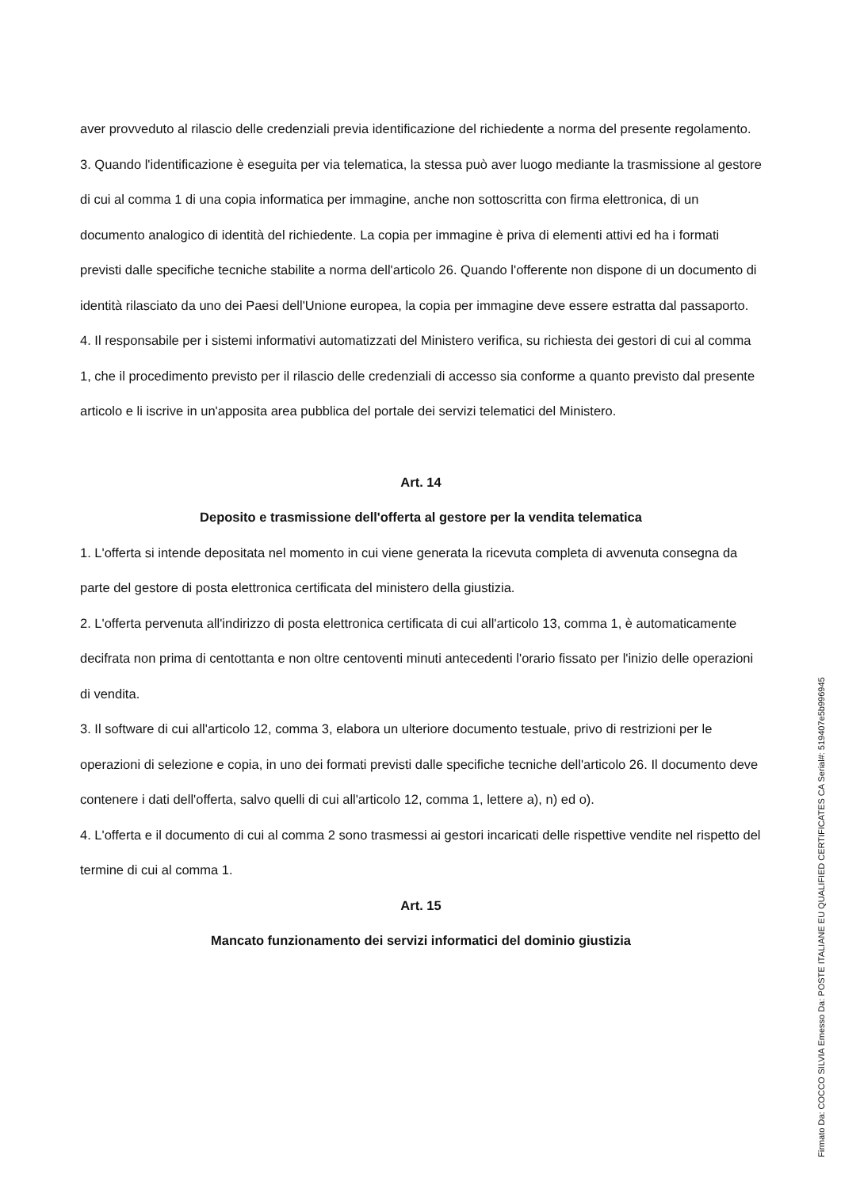aver provveduto al rilascio delle credenziali previa identificazione del richiedente a norma del presente regolamento.
3. Quando l'identificazione è eseguita per via telematica, la stessa può aver luogo mediante la trasmissione al gestore di cui al comma 1 di una copia informatica per immagine, anche non sottoscritta con firma elettronica, di un documento analogico di identità del richiedente. La copia per immagine è priva di elementi attivi ed ha i formati previsti dalle specifiche tecniche stabilite a norma dell'articolo 26. Quando l'offerente non dispone di un documento di identità rilasciato da uno dei Paesi dell'Unione europea, la copia per immagine deve essere estratta dal passaporto.
4. Il responsabile per i sistemi informativi automatizzati del Ministero verifica, su richiesta dei gestori di cui al comma 1, che il procedimento previsto per il rilascio delle credenziali di accesso sia conforme a quanto previsto dal presente articolo e li iscrive in un'apposita area pubblica del portale dei servizi telematici del Ministero.
Art. 14
Deposito e trasmissione dell'offerta al gestore per la vendita telematica
1. L'offerta si intende depositata nel momento in cui viene generata la ricevuta completa di avvenuta consegna da parte del gestore di posta elettronica certificata del ministero della giustizia.
2. L'offerta pervenuta all'indirizzo di posta elettronica certificata di cui all'articolo 13, comma 1, è automaticamente decifrata non prima di centottanta e non oltre centoventi minuti antecedenti l'orario fissato per l'inizio delle operazioni di vendita.
3. Il software di cui all'articolo 12, comma 3, elabora un ulteriore documento testuale, privo di restrizioni per le operazioni di selezione e copia, in uno dei formati previsti dalle specifiche tecniche dell'articolo 26. Il documento deve contenere i dati dell'offerta, salvo quelli di cui all'articolo 12, comma 1, lettere a), n) ed o).
4. L'offerta e il documento di cui al comma 2 sono trasmessi ai gestori incaricati delle rispettive vendite nel rispetto del termine di cui al comma 1.
Art. 15
Mancato funzionamento dei servizi informatici del dominio giustizia
Firmato Da: COCCO SILVIA Emesso Da: POSTE ITALIANE EU QUALIFIED CERTIFICATES CA Serial#: 519407e5b996945